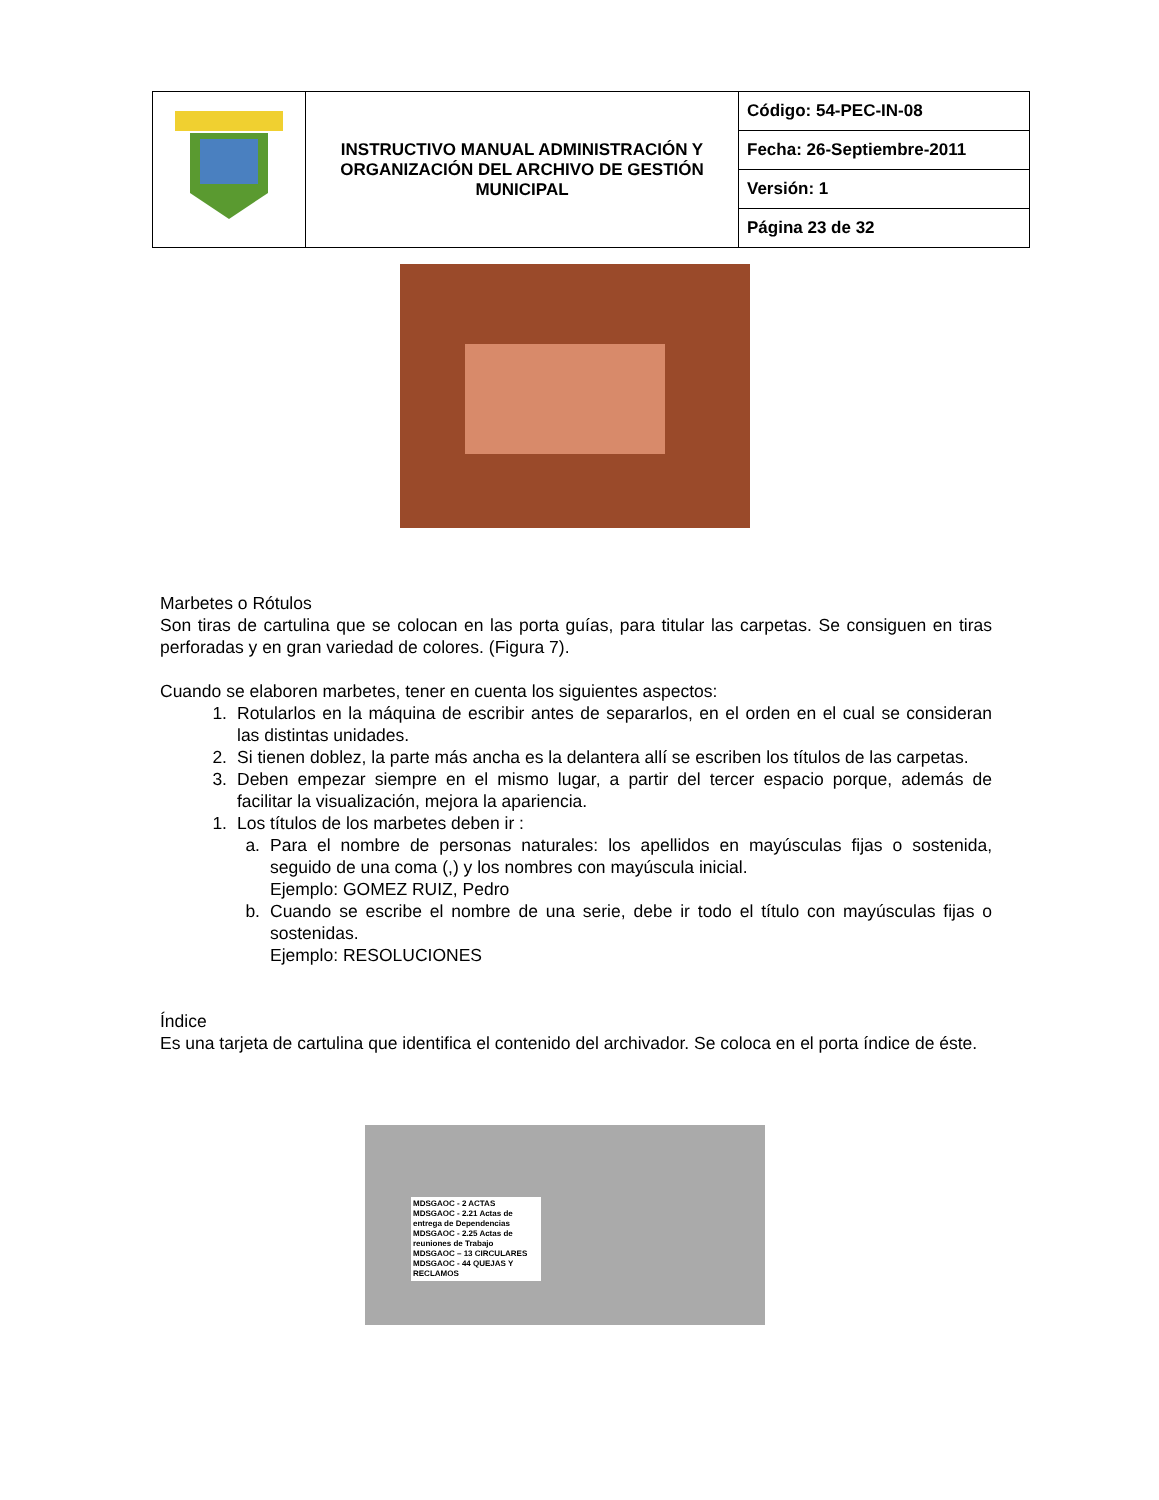| | INSTRUCTIVO MANUAL ADMINISTRACIÓN Y ORGANIZACIÓN DEL ARCHIVO DE GESTIÓN MUNICIPAL | Código: 54-PEC-IN-08 |
| | | Fecha: 26-Septiembre-2011 |
| | | Versión: 1 |
| | | Página 23 de 32 |
Marbetes o Rótulos
Son tiras de cartulina que se colocan en las porta guías, para titular las carpetas. Se consiguen en tiras perforadas y en gran variedad de colores. (Figura 7).
Cuando se elaboren marbetes, tener en cuenta los siguientes aspectos:
1. Rotularlos en la máquina de escribir antes de separarlos, en el orden en el cual se consideran las distintas unidades.
2. Si tienen doblez, la parte más ancha es la delantera allí se escriben los títulos de las carpetas.
3. Deben empezar siempre en el mismo lugar, a partir del tercer espacio porque, además de facilitar la visualización, mejora la apariencia.
1. Los títulos de los marbetes deben ir :
a. Para el nombre de personas naturales: los apellidos en mayúsculas fijas o sostenida, seguido de una coma (,) y los nombres con mayúscula inicial.
Ejemplo: GOMEZ RUIZ, Pedro
b. Cuando se escribe el nombre de una serie, debe ir todo el título con mayúsculas fijas o sostenidas.
Ejemplo: RESOLUCIONES
Índice
Es una tarjeta de cartulina que identifica el contenido del archivador. Se coloca en el porta índice de éste.
MDSGAOC - 2 ACTAS
MDSGAOC - 2.21 Actas de entrega de Dependencias
MDSGAOC - 2.25 Actas de reuniones de Trabajo
MDSGAOC – 13 CIRCULARES
MDSGAOC - 44 QUEJAS Y RECLAMOS